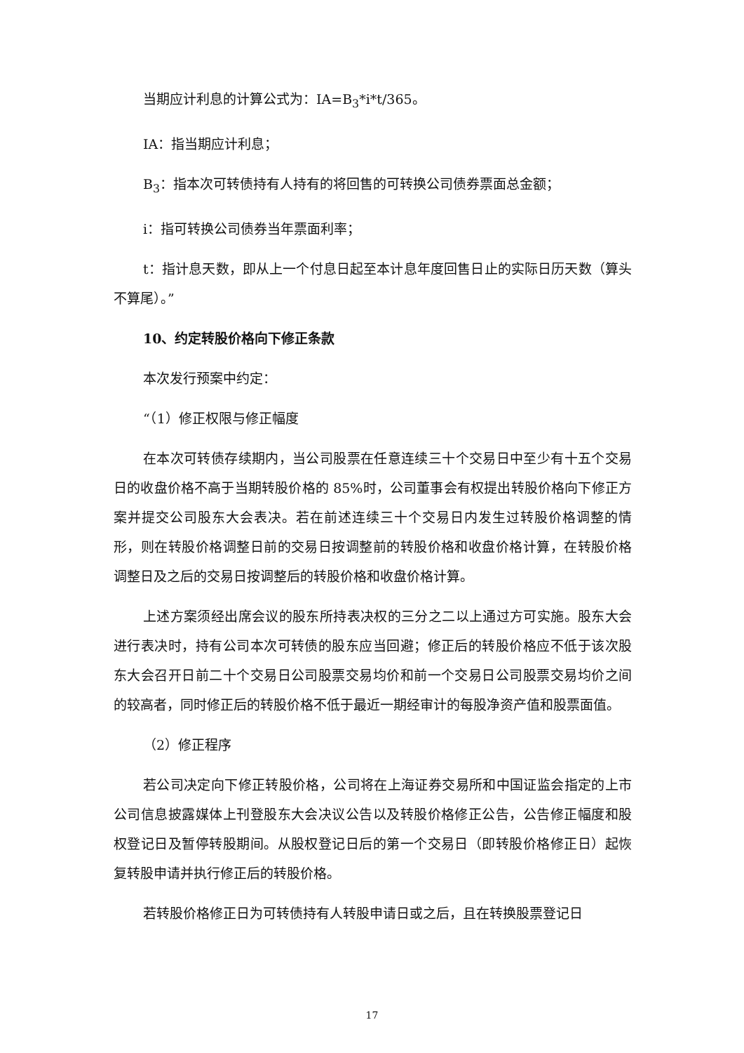当期应计利息的计算公式为：IA=B<sub>3</sub>*i*t/365。
IA：指当期应计利息；
B<sub>3</sub>：指本次可转债持有人持有的将回售的可转换公司债券票面总金额；
i：指可转换公司债券当年票面利率；
t：指计息天数，即从上一个付息日起至本计息年度回售日止的实际日历天数（算头不算尾）。”
10、约定转股价格向下修正条款
本次发行预案中约定：
“（1）修正权限与修正幅度
在本次可转债存续期内，当公司股票在任意连续三十个交易日中至少有十五个交易日的收盘价格不高于当期转股价格的 85%时，公司董事会有权提出转股价格向下修正方案并提交公司股东大会表决。若在前述连续三十个交易日内发生过转股价格调整的情形，则在转股价格调整日前的交易日按调整前的转股价格和收盘价格计算，在转股价格调整日及之后的交易日按调整后的转股价格和收盘价格计算。
上述方案须经出席会议的股东所持表决权的三分之二以上通过方可实施。股东大会进行表决时，持有公司本次可转债的股东应当回避；修正后的转股价格应不低于该次股东大会召开日前二十个交易日公司股票交易均价和前一个交易日公司股票交易均价之间的较高者，同时修正后的转股价格不低于最近一期经审计的每股净资产值和股票面值。
（2）修正程序
若公司决定向下修正转股价格，公司将在上海证券交易所和中国证监会指定的上市公司信息披露媒体上刊登股东大会决议公告以及转股价格修正公告，公告修正幅度和股权登记日及暂停转股期间。从股权登记日后的第一个交易日（即转股价格修正日）起恢复转股申请并执行修正后的转股价格。
若转股价格修正日为可转债持有人转股申请日或之后，且在转换股票登记日
17